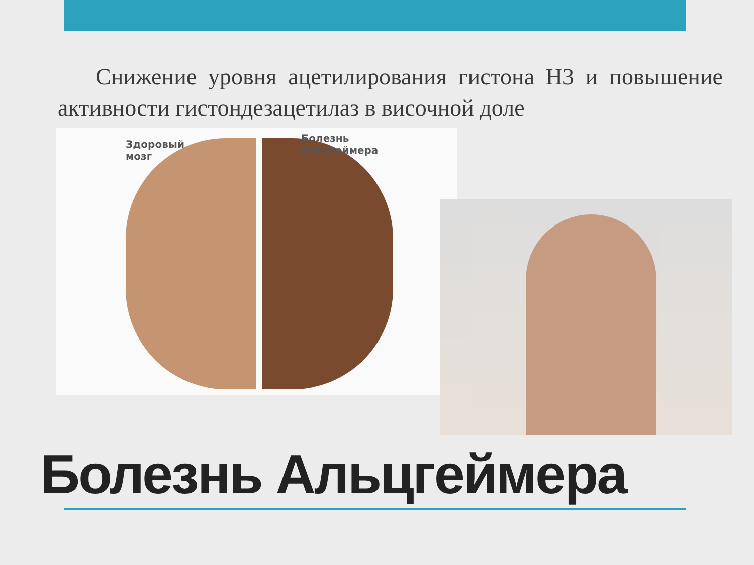Снижение уровня ацетилирования гистона Н3 и повышение активности гистондезацетилаз в височной доле
Здоровый
мозг
Болезнь
Альцгеймера
Болезнь Альцгеймера